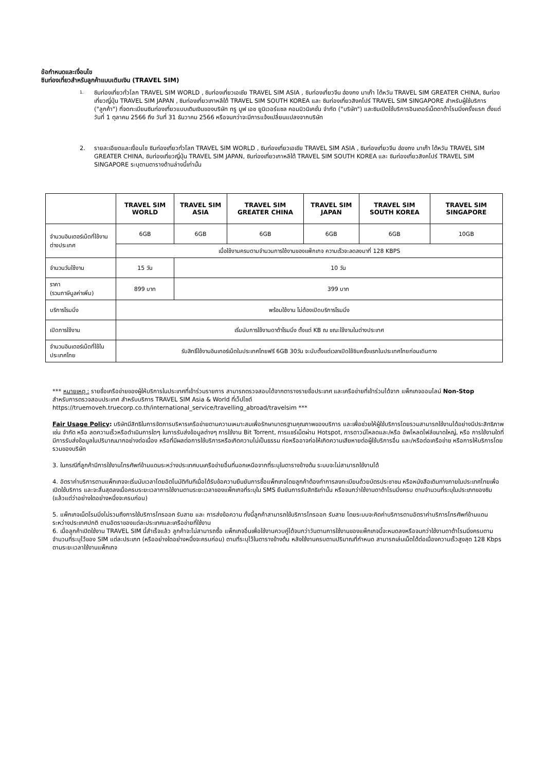ข้อกำหนดและเงื่อนไข
ซิมท่องเที่ยวสำหรับลูกค้าแบบเติมเงิน (TRAVEL SIM)
1.
ซิมท่องเที่ยวทั่วโลก TRAVEL SIM WORLD , ซิมท่องเที่ยวเอเชีย TRAVEL SIM ASIA , ซิมท่องเที่ยวจีน ฮ่องกง มาเก๊า ไต้หวัน TRAVEL SIM GREATER CHINA, ซิมท่องเที่ยวญี่ปุ่น TRAVEL SIM JAPAN , ซิมท่องเที่ยวเกาหลีใต้ TRAVEL SIM SOUTH KOREA และ ซิมท่องเที่ยวสิงคโปร์ TRAVEL SIM SINGAPORE สำหรับผู้ใช้บริการ ("ลูกค้า") ที่จดทะเบียนซิมท่องเที่ยวแบบเติมเงินของบริษัท ทรู มูฟ เอช ยูนิเวอร์แซล คอมมิวนิเคชั่น จำกัด ("บริษัท") และซิมเปิดใช้บริการอินเตอร์เน็ตดาต้าโรมมิ่งครั้งแรก ตั้งแต่วันที่ 1 ตุลาคม 2566 ถึง วันที่ 31 ธันวาคม 2566 หรือจนกว่าจะมีการแจ้งเปลี่ยนแปลงจากบริษัท
2.
รายละเอียดและเงื่อนไข ซิมท่องเที่ยวทั่วโลก TRAVEL SIM WORLD , ซิมท่องเที่ยวเอเชีย TRAVEL SIM ASIA , ซิมท่องเที่ยวจีน ฮ่องกง มาเก๊า ไต้หวัน TRAVEL SIM GREATER CHINA, ซิมท่องเที่ยวญี่ปุ่น TRAVEL SIM JAPAN, ซิมท่องเที่ยวเกาหลีใต้ TRAVEL SIM SOUTH KOREA และ ซิมท่องเที่ยวสิงคโปร์ TRAVEL SIM SINGAPORE ระบุตามตารางด้านล่างนี้เท่านั้น
| | TRAVEL SIM WORLD | TRAVEL SIM ASIA | TRAVEL SIM GREATER CHINA | TRAVEL SIM JAPAN | TRAVEL SIM SOUTH KOREA | TRAVEL SIM SINGAPORE |
| --- | --- | --- | --- | --- | --- | --- |
| จำนวนอินเตอร์เน็ตที่ใช้งานต่างประเทศ | 6GB | 6GB | 6GB | 6GB | 6GB | 10GB |
| | เมื่อใช้งานครบตามจำนวนการใช้งานของแพ็กเกจ ความเร็วจะลดลงมาที่ 128 KBPS | | | | | |
| จำนวนวันใช้งาน | 15 วัน | 10 วัน | | | | |
| ราคา (รวมภาษีมูลค่าเพิ่ม) | 899 บาท | 399 บาท | | | | |
| บริการโรมมิ่ง | พร้อมใช้งาน ไม่ต้องเปิดบริการโรมมิ่ง | | | | | |
| เปิดการใช้งาน | เริ่มนับการใช้งานดาต้าโรมมิ่ง ตั้งแต่ KB ณ ขณะใช้งานในต่างประเทศ | | | | | |
| จำนวนอินเตอร์เน็ตที่ใช้ในประเทศไทย | รับสิทธิ์ใช้งานอินเทอร์เน็ตในประเทศไทยฟรี 6GB 30วัน จะนับตั้งแต่เวลาเปิดใช้ซิมครั้งแรกในประเทศไทยก่อนเดินทาง | | | | | |
*** หมายเหตุ : รายชื่อเครือข่ายของผู้ให้บริการในประเทศที่เข้าร่วมรายการ สามารถตรวจสอบได้จากตารางรายชื่อประเทศ และเครือข่ายที่เข้าร่วมได้จาก แพ็กเกจออนไลน์ Non-Stop
สำหรับการตรวจสอบประเทศ สำหรับบริการ TRAVEL SIM Asia & World ที่เว็ปไซต์
https://truemoveh.truecorp.co.th/international_service/travelling_abroad/travelsim ***
Fair Usage Policy: บริษัทมีสิทธิในการจัดการบริหารเครือข่ายตามความเหมาะสมเพื่อรักษามาตรฐานคุณภาพของบริการ และเพื่อช่วยให้ผู้ใช้บริการโดยรวมสามารถใช้งานได้อย่างมีประสิทธิภาพ เช่น จำกัด หรือ ลดความเร็วหรือดำเนินการใดๆ ในการรับส่งข้อมูลต่างๆ การใช้งาน Bit Torrent, การแชร์เน็ตผ่าน Hotspot, การดาวน์โหลดและ/หรือ อัพโหลดไฟล์ขนาดใหญ่, หรือ การใช้งานใดที่มีการรับส่งข้อมูลในปริมาณมากอย่างต่อเนื่อง หรือที่มีผลต่อการใช้บริการหรือเกิดความไม่เป็นธรรม ก่อหรืออาจก่อให้เกิดความเสียหายต่อผู้ใช้บริการอื่น และ/หรือต่อเครือข่าย หรือการให้บริการโดยรวมของบริษัท
3. ในกรณีที่ลูกค้ามีการใช้งานโทรศัพท์ข้ามแดนระหว่างประเทศบนเครือข่ายอื่นที่นอกเหนือจากที่ระบุในตารางข้างต้น ระบบจะไม่สามารถใช้งานได้
4. อัตราค่าบริการตามแพ็กเกจจะเริ่มนับเวลาโดยอัตโนมัติทันทีเมื่อได้รับข้อความยืนยันการซื้อแพ็กเกจโดยลูกค้าต้องทำการลงทะเบียนด้วยบัตรประชาชน หรือหนังสือเดินทางภายในประเทศไทยเพื่อเปิดใช้บริการ และจะสิ้นสุดลงเมื่อครบระยะเวลาการใช้งานตามระยะเวลาของแพ็กเกจที่ระบุใน SMS ยืนยันการรับสิทธิเท่านั้น หรือจนกว่าใช้งานดาต้าโรมมิ่งครบ ตามจำนวนที่ระบุในประเภทของซิม (แล้วแต่ว่าอย่างใดอย่างหนึ่งจะครบก่อน)
5. แพ็กเกจเน็ตโรมมิ่งไม่รวมถึงการใช้บริการโทรออก รับสาย และ การส่งข้อความ ทั้งนี้ลูกค้าสามารถใช้บริการโทรออก รับสาย โดยระบบจะคิดค่าบริการตามอัตราค่าบริการโทรศัพท์ข้ามแดนระหว่างประเทศปกติ ตามอัตราของแต่ละประเทศและเครือข่ายที่ใช้งาน
6. เมื่อลูกค้าเปิดใช้งาน TRAVEL SIM นี้สำเร็จแล้ว ลูกค้าจะไม่สามารถซื้อ แพ็กเกจอื่นเพื่อใช้งานควบคู่ได้จนกว่าวันตามการใช้งานของแพ็กเกจนี้จะหมดลงหรือจนกว่าใช้งานดาต้าโรมมิ่งครบตามจำนวนที่ระบุไว้ของ SIM แต่ละประเภท (หรืออย่างใดอย่างหนึ่งจะครบก่อน) ตามที่ระบุไว้ในตารางข้างต้น หลังใช้งานครบตามปริมาณที่กำหนด สามารถเล่นเน็ตได้ต่อเนื่องความเร็วสูงสุด 128 Kbps ตามระยะเวลาใช้งานแพ็กเกจ